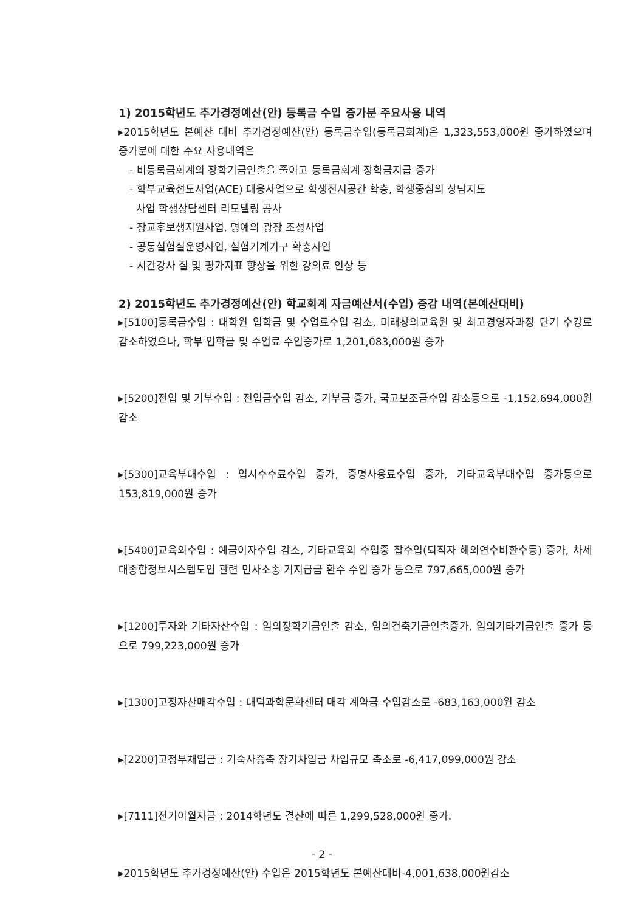1) 2015학년도 추가경정예산(안) 등록금 수입 증가분 주요사용 내역
▸2015학년도 본예산 대비 추가경정예산(안) 등록금수입(등록금회계)은 1,323,553,000원 증가하였으며 증가분에 대한 주요 사용내역은
- 비등록금회계의 장학기금인출을 줄이고 등록금회계 장학금지급 증가
- 학부교육선도사업(ACE) 대응사업으로 학생전시공간 확충, 학생중심의 상담지도
사업 학생상담센터 리모델링 공사
- 장교후보생지원사업, 명예의 광장 조성사업
- 공동실험실운영사업, 실험기계기구 확충사업
- 시간강사 질 및 평가지표 향상을 위한 강의료 인상 등
2) 2015학년도 추가경정예산(안) 학교회계 자금예산서(수입) 증감 내역(본예산대비)
▸[5100]등록금수입 : 대학원 입학금 및 수업료수입 감소, 미래창의교육원 및 최고경영자과정 단기 수강료 감소하였으나, 학부 입학금 및 수업료 수입증가로 1,201,083,000원 증가
▸[5200]전입 및 기부수입 : 전입금수입 감소, 기부금 증가, 국고보조금수입 감소등으로 -1,152,694,000원 감소
▸[5300]교육부대수입 : 입시수수료수입 증가, 증명사용료수입 증가, 기타교육부대수입 증가등으로 153,819,000원 증가
▸[5400]교육외수입 : 예금이자수입 감소, 기타교육외 수입중 잡수입(퇴직자 해외연수비환수등) 증가, 차세대종합정보시스템도입 관련 민사소송 기지급금 환수 수입 증가 등으로 797,665,000원 증가
▸[1200]투자와 기타자산수입 : 임의장학기금인출 감소, 임의건축기금인출증가, 임의기타기금인출 증가 등으로 799,223,000원 증가
▸[1300]고정자산매각수입 : 대덕과학문화센터 매각 계약금 수입감소로 -683,163,000원 감소
▸[2200]고정부채입금 : 기숙사증축 장기차입금 차입규모 축소로 -6,417,099,000원 감소
▸[7111]전기이월자금 : 2014학년도 결산에 따른 1,299,528,000원 증가.
▸2015학년도 추가경정예산(안) 수입은 2015학년도 본예산대비-4,001,638,000원감소
- 2 -